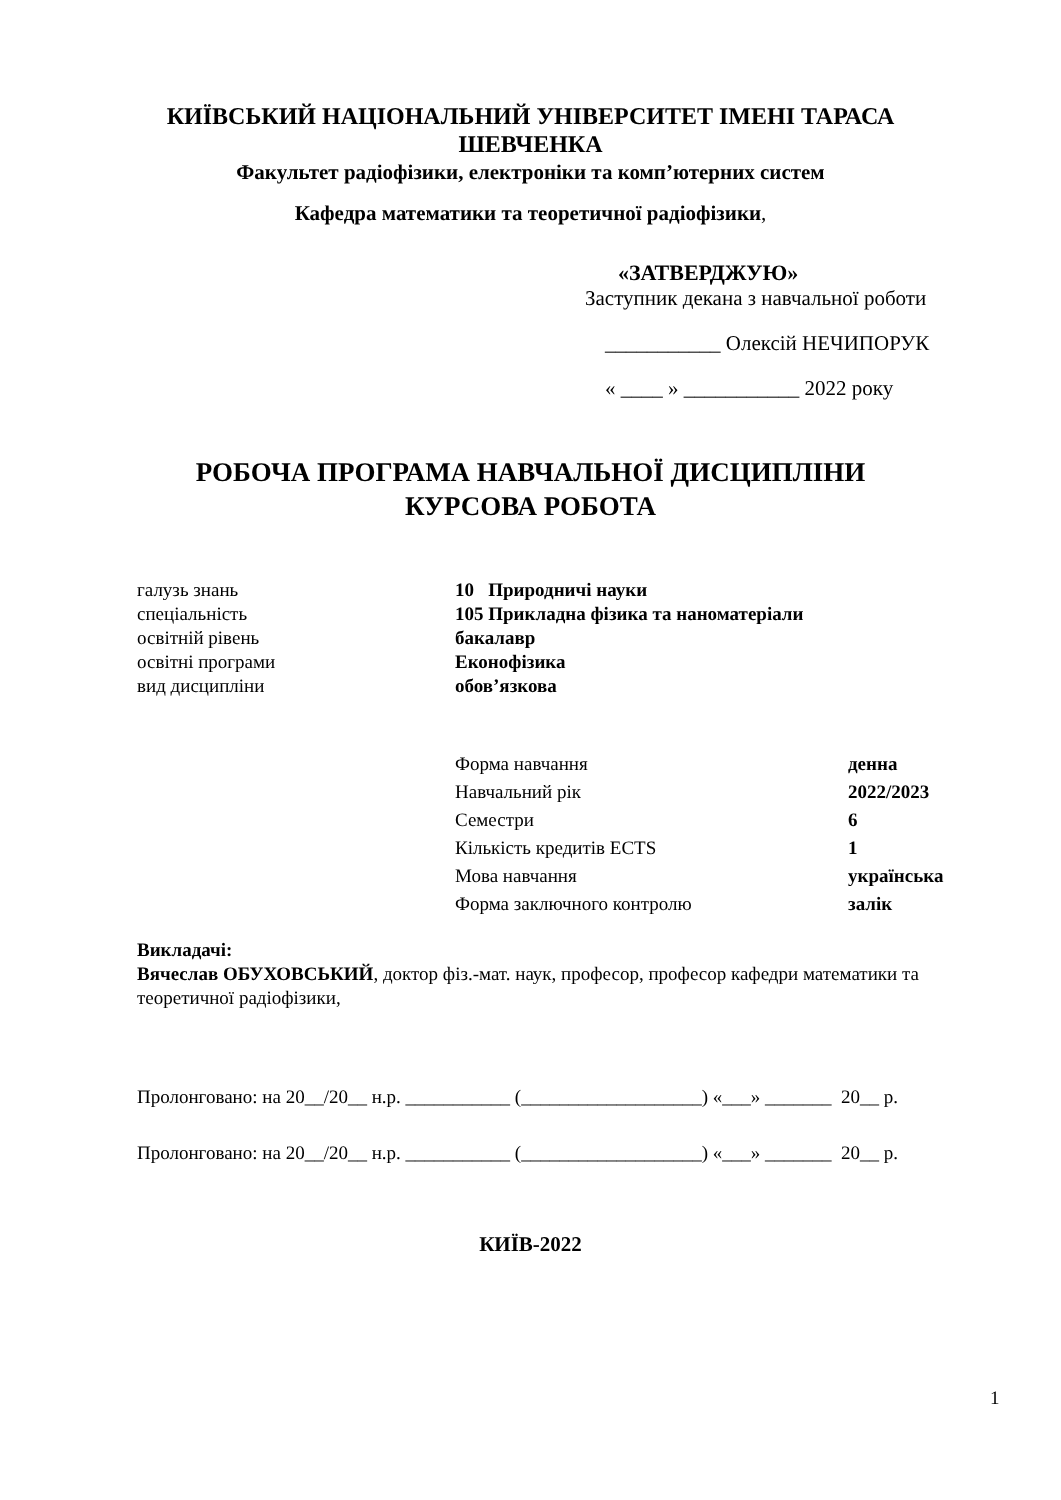КИЇВСЬКИЙ НАЦІОНАЛЬНИЙ УНІВЕРСИТЕТ ІМЕНІ ТАРАСА
ШЕВЧЕНКА
Факультет радіофізики, електроніки та комп’ютерних систем
Кафедра математики та теоретичної радіофізики,
«ЗАТВЕРДЖУЮ»
Заступник декана з навчальної роботи
___________ Олексій НЕЧИПОРУК
« ____ » ___________ 2022 року
РОБОЧА ПРОГРАМА НАВЧАЛЬНОЇ ДИСЦИПЛІНИ
КУРСОВА РОБОТА
| галузь знань | 10 Природничі науки |
| спеціальність | 105 Прикладна фізика та наноматеріали |
| освітній рівень | бакалавр |
| освітні програми | Еконофізика |
| вид дисципліни | обов’язкова |
| Форма навчання | денна |
| Навчальний рік | 2022/2023 |
| Семестри | 6 |
| Кількість кредитів ECTS | 1 |
| Мова навчання | українська |
| Форма заключного контролю | залік |
Викладачі:
Вячеслав ОБУХОВСЬКИЙ, доктор фіз.-мат. наук, професор, професор кафедри математики та теоретичної радіофізики,
Пролонговано: на 20__/20__ н.р. ___________ (___________________) «___» _______ 20__ р.
Пролонговано: на 20__/20__ н.р. ___________ (___________________) «___» _______ 20__ р.
КИЇВ-2022
1